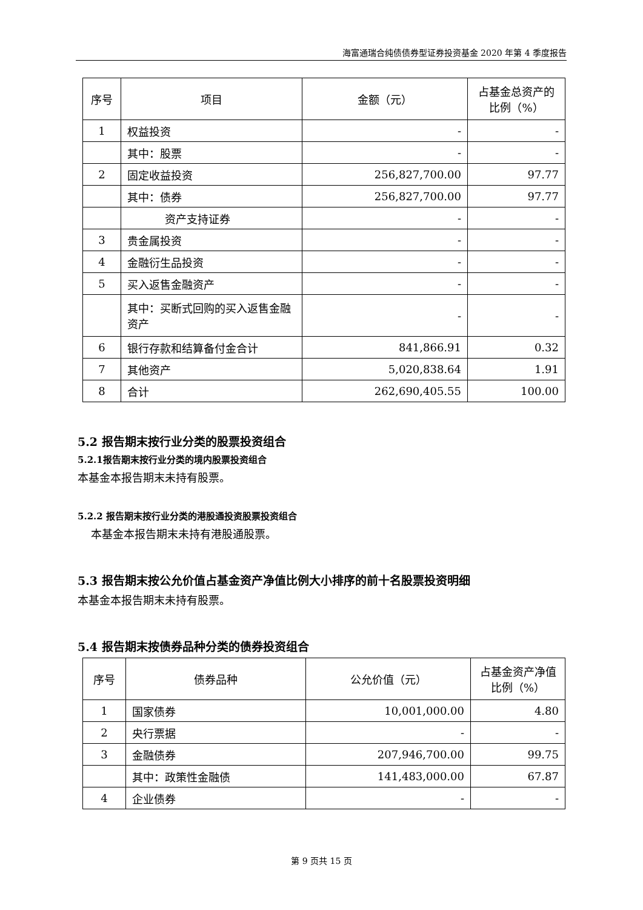海富通瑞合纯债债券型证券投资基金 2020 年第 4 季度报告
| 序号 | 项目 | 金额（元） | 占基金总资产的比例（%） |
| --- | --- | --- | --- |
| 1 | 权益投资 | - | - |
| | 其中：股票 | - | - |
| 2 | 固定收益投资 | 256,827,700.00 | 97.77 |
| | 其中：债券 | 256,827,700.00 | 97.77 |
| | 资产支持证券 | - | - |
| 3 | 贵金属投资 | - | - |
| 4 | 金融衍生品投资 | - | - |
| 5 | 买入返售金融资产 | - | - |
| | 其中：买断式回购的买入返售金融资产 | - | - |
| 6 | 银行存款和结算备付金合计 | 841,866.91 | 0.32 |
| 7 | 其他资产 | 5,020,838.64 | 1.91 |
| 8 | 合计 | 262,690,405.55 | 100.00 |
5.2 报告期末按行业分类的股票投资组合
5.2.1报告期末按行业分类的境内股票投资组合
本基金本报告期末未持有股票。
5.2.2 报告期末按行业分类的港股通投资股票投资组合
本基金本报告期末未持有港股通股票。
5.3 报告期末按公允价值占基金资产净值比例大小排序的前十名股票投资明细
本基金本报告期末未持有股票。
5.4 报告期末按债券品种分类的债券投资组合
| 序号 | 债券品种 | 公允价值（元） | 占基金资产净值比例（%） |
| --- | --- | --- | --- |
| 1 | 国家债券 | 10,001,000.00 | 4.80 |
| 2 | 央行票据 | - | - |
| 3 | 金融债券 | 207,946,700.00 | 99.75 |
| | 其中：政策性金融债 | 141,483,000.00 | 67.87 |
| 4 | 企业债券 | - | - |
第 9 页共 15 页